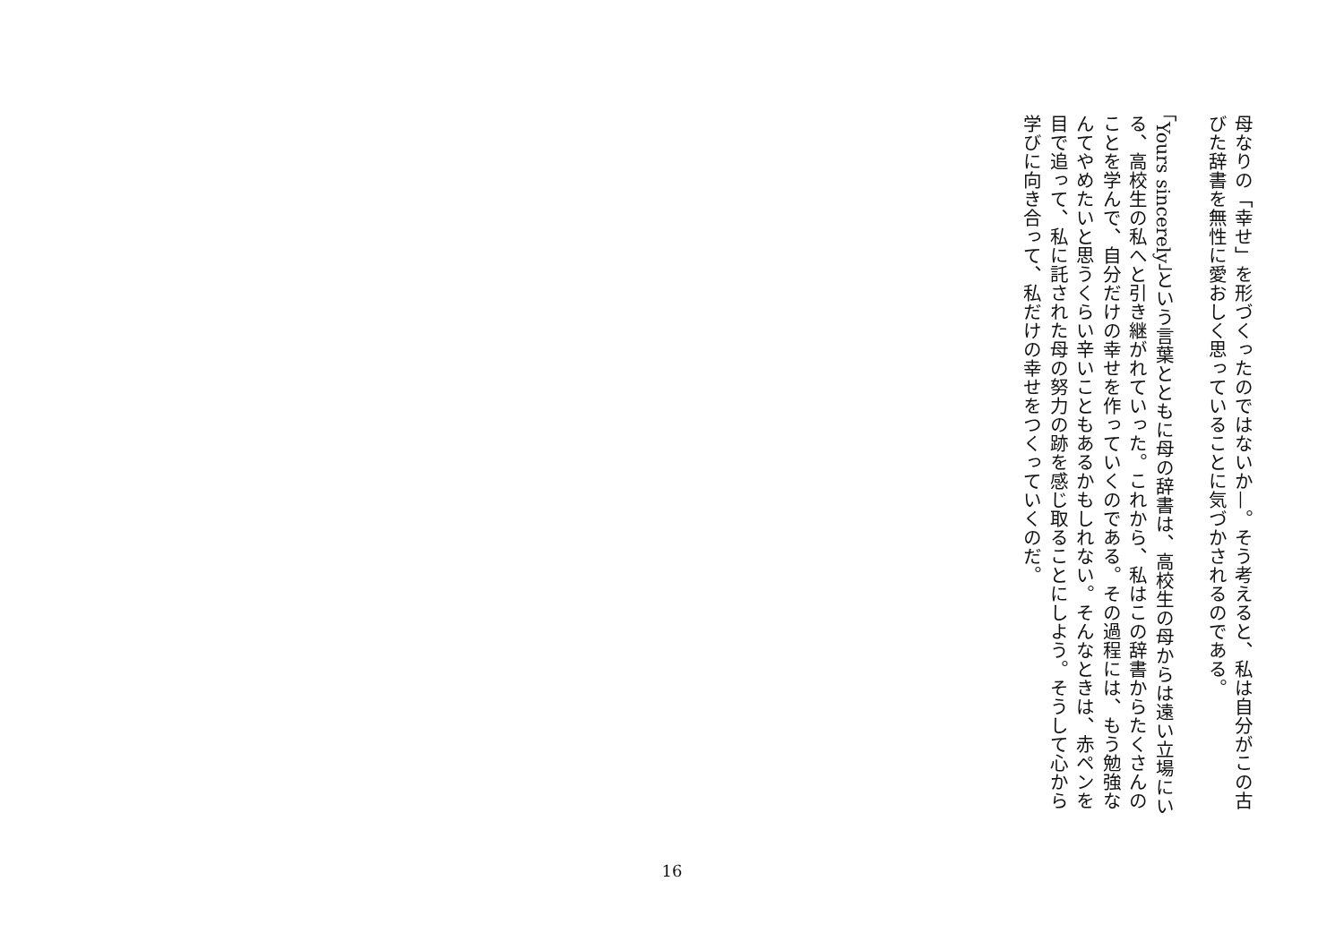母なりの「幸せ」を形づくったのではないか—。そう考えると、私は自分がこの古びた辞書を無性に愛おしく思っていることに気づかされるのである。
「Yours sincerely」という言葉とともに母の辞書は、高校生の母からは遠い立場にいる、高校生の私へと引き継がれていった。これから、私はこの辞書からたくさんのことを学んで、自分だけの幸せを作っていくのである。その過程には、もう勉強なんてやめたいと思うくらい辛いこともあるかもしれない。そんなときは、赤ペンを目で追って、私に託された母の努力の跡を感じ取ることにしよう。そうして心から学びに向き合って、私だけの幸せをつくっていくのだ。
16